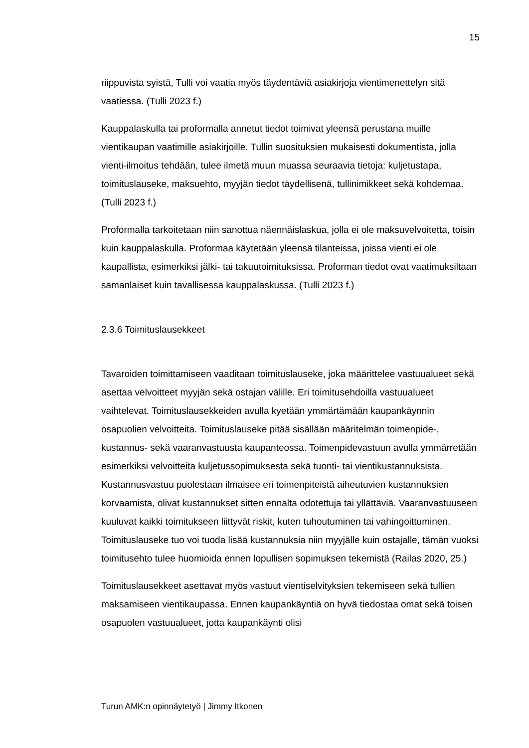15
riippuvista syistä, Tulli voi vaatia myös täydentäviä asiakirjoja vientimenettelyn sitä vaatiessa. (Tulli 2023 f.)
Kauppalaskulla tai proformalla annetut tiedot toimivat yleensä perustana muille vientikaupan vaatimille asiakirjoille. Tullin suosituksien mukaisesti dokumentista, jolla vienti-ilmoitus tehdään, tulee ilmetä muun muassa seuraavia tietoja: kuljetustapa, toimituslauseke, maksuehto, myyjän tiedot täydellisenä, tullinimikkeet sekä kohdemaa. (Tulli 2023 f.)
Proformalla tarkoitetaan niin sanottua näennäislaskua, jolla ei ole maksuvelvoitetta, toisin kuin kauppalaskulla. Proformaa käytetään yleensä tilanteissa, joissa vienti ei ole kaupallista, esimerkiksi jälki- tai takuutoimituksissa. Proforman tiedot ovat vaatimuksiltaan samanlaiset kuin tavallisessa kauppalaskussa. (Tulli 2023 f.)
2.3.6 Toimituslausekkeet
Tavaroiden toimittamiseen vaaditaan toimituslauseke, joka määrittelee vastuualueet sekä asettaa velvoitteet myyjän sekä ostajan välille. Eri toimitusehdoilla vastuualueet vaihtelevat. Toimituslausekkeiden avulla kyetään ymmärtämään kaupankäynnin osapuolien velvoitteita. Toimituslauseke pitää sisällään määritelmän toimenpide-, kustannus- sekä vaaranvastuusta kaupanteossa. Toimenpidevastuun avulla ymmärretään esimerkiksi velvoitteita kuljetussopimuksesta sekä tuonti- tai vientikustannuksista. Kustannusvastuu puolestaan ilmaisee eri toimenpiteistä aiheutuvien kustannuksien korvaamista, olivat kustannukset sitten ennalta odotettuja tai yllättäviä. Vaaranvastuuseen kuuluvat kaikki toimitukseen liittyvät riskit, kuten tuhoutuminen tai vahingoittuminen. Toimituslauseke tuo voi tuoda lisää kustannuksia niin myyjälle kuin ostajalle, tämän vuoksi toimitusehto tulee huomioida ennen lopullisen sopimuksen tekemistä (Railas 2020, 25.)
Toimituslausekkeet asettavat myös vastuut vientiselvityksien tekemiseen sekä tullien maksamiseen vientikaupassa. Ennen kaupankäyntiä on hyvä tiedostaa omat sekä toisen osapuolen vastuualueet, jotta kaupankäynti olisi
Turun AMK:n opinnäytetyö | Jimmy Itkonen